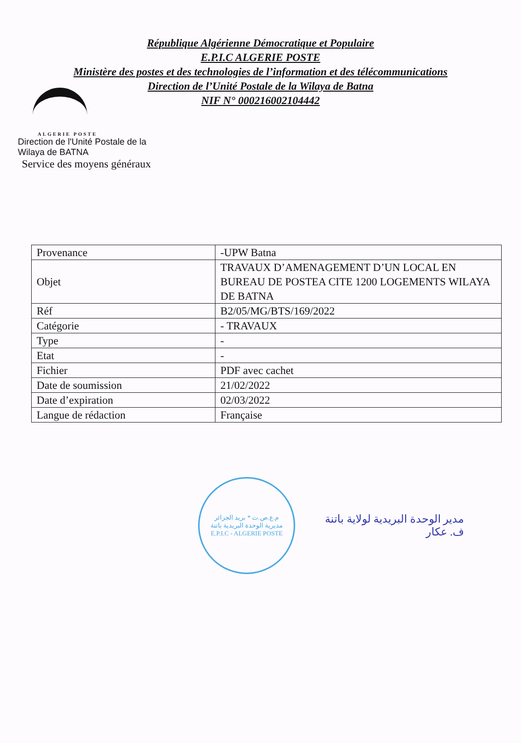République Algérienne Démocratique et Populaire
E.P.I.C ALGERIE POSTE
Ministère des postes et des technologies de l’information et des télécommunications
Direction de l’Unité Postale de la Wilaya de Batna
NIF N° 000216002104442
ALGERIE POSTE
Direction de l'Unité Postale de la Wilaya de BATNA
Service des moyens généraux
| Provenance | -UPW Batna |
| Objet | TRAVAUX D’AMENAGEMENT D’UN LOCAL EN BUREAU DE POSTEA CITE 1200 LOGEMENTS WILAYA DE BATNA |
| Réf | B2/05/MG/BTS/169/2022 |
| Catégorie | - TRAVAUX |
| Type | - |
| Etat | - |
| Fichier | PDF avec cachet |
| Date de soumission | 21/02/2022 |
| Date d’expiration | 02/03/2022 |
| Langue de rédaction | Française |
م.ع.ص.ت * بريد الجزائر
مديرية الوحدة البريدية باتنة
E.P.I.C - ALGERIE POSTE
مدير الوحدة البريدية لولاية باتنة
ف. عكار